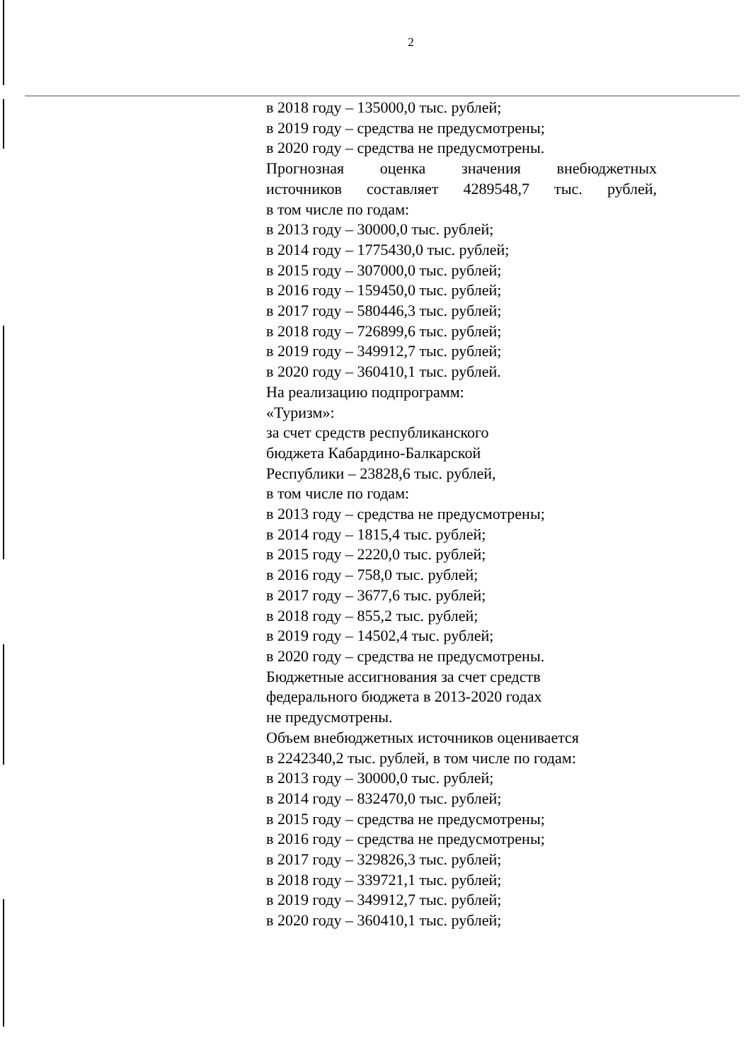2
в 2018 году – 135000,0 тыс. рублей;
в 2019 году – средства не предусмотрены;
в 2020 году – средства не предусмотрены.
Прогнозная оценка значения внебюджетных
источников составляет 4289548,7 тыс. рублей,
в том числе по годам:
в 2013 году – 30000,0 тыс. рублей;
в 2014 году – 1775430,0 тыс. рублей;
в 2015 году – 307000,0 тыс. рублей;
в 2016 году – 159450,0 тыс. рублей;
в 2017 году – 580446,3 тыс. рублей;
в 2018 году – 726899,6 тыс. рублей;
в 2019 году – 349912,7 тыс. рублей;
в 2020 году – 360410,1 тыс. рублей.
На реализацию подпрограмм:
«Туризм»:
за счет средств республиканского
бюджета Кабардино-Балкарской
Республики – 23828,6 тыс. рублей,
в том числе по годам:
в 2013 году – средства не предусмотрены;
в 2014 году – 1815,4 тыс. рублей;
в 2015 году – 2220,0 тыс. рублей;
в 2016 году – 758,0 тыс. рублей;
в 2017 году – 3677,6 тыс. рублей;
в 2018 году – 855,2 тыс. рублей;
в 2019 году – 14502,4 тыс. рублей;
в 2020 году – средства не предусмотрены.
Бюджетные ассигнования за счет средств
федерального бюджета в 2013-2020 годах
не предусмотрены.
Объем внебюджетных источников оценивается
в 2242340,2 тыс. рублей, в том числе по годам:
в 2013 году – 30000,0 тыс. рублей;
в 2014 году – 832470,0 тыс. рублей;
в 2015 году – средства не предусмотрены;
в 2016 году – средства не предусмотрены;
в 2017 году – 329826,3 тыс. рублей;
в 2018 году – 339721,1 тыс. рублей;
в 2019 году – 349912,7 тыс. рублей;
в 2020 году – 360410,1 тыс. рублей;